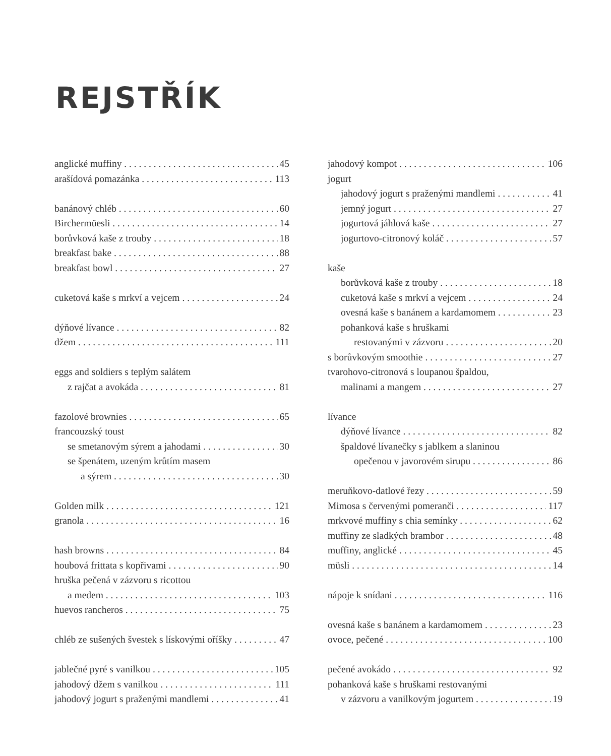REJSTŘÍK
anglické muffiny 45
arašídová pomazánka 113
banánový chléb 60
Birchermüesli 14
borůvková kaše z trouby 18
breakfast bake 88
breakfast bowl 27
cuketová kaše s mrkví a vejcem 24
dýňové lívance 82
džem 111
eggs and soldiers s teplým salátem
z rajčat a avokáda 81
fazolové brownies 65
francouzský toust
se smetanovým sýrem a jahodami 30
se špenátem, uzeným krůtím masem
a sýrem 30
Golden milk 121
granola 16
hash browns 84
houbová frittata s kopřivami 90
hruška pečená v zázvoru s ricottou
a medem 103
huevos rancheros 75
chléb ze sušených švestek s lískovými oříšky 47
jablečné pyré s vanilkou 105
jahodový džem s vanilkou 111
jahodový jogurt s praženými mandlemi 41
jahodový kompot 106
jogurt
jahodový jogurt s praženými mandlemi 41
jemný jogurt 27
jogurtová jáhlová kaše 27
jogurtovo-citronový koláč 57
kaše
borůvková kaše z trouby 18
cuketová kaše s mrkví a vejcem 24
ovesná kaše s banánem a kardamomem 23
pohanková kaše s hruškami
restovanými v zázvoru 20
s borůvkovým smoothie 27
tvarohovo-citronová s loupanou špaldou,
malinami a mangem 27
lívance
dýňové lívance 82
špaldové lívanečky s jablkem a slaninou
opečenou v javorovém sirupu 86
meruňkovo-datlové řezy 59
Mimosa s červenými pomeranči 117
mrkvové muffiny s chia semínky 62
muffiny ze sladkých brambor 48
muffiny, anglické 45
müsli 14
nápoje k snídani 116
ovesná kaše s banánem a kardamomem 23
ovoce, pečené 100
pečené avokádo 92
pohanková kaše s hruškami restovanými
v zázvoru a vanilkovým jogurtem 19